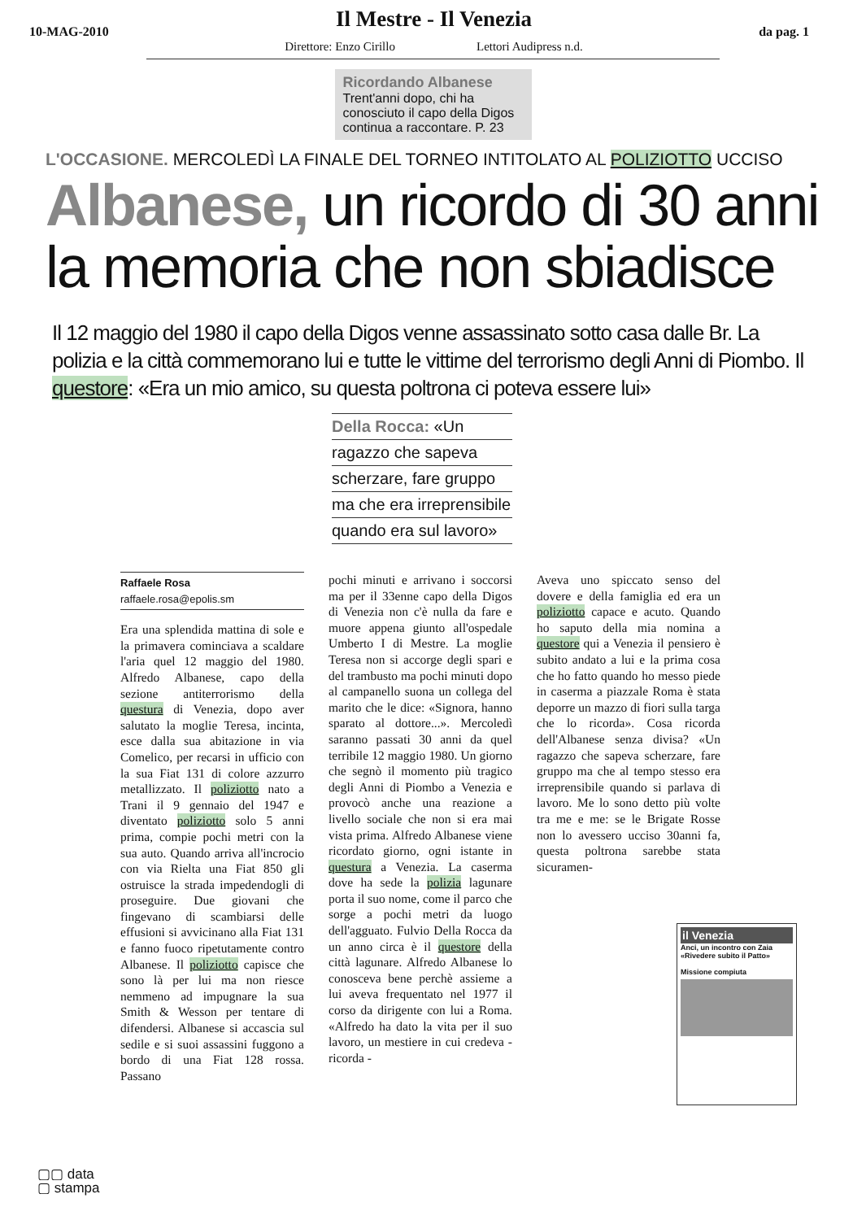10-MAG-2010
Il Mestre - Il Venezia
Direttore: Enzo Cirillo Lettori Audipress n.d.
da pag. 1
Ricordando Albanese
Trent'anni dopo, chi ha conosciuto il capo della Digos continua a raccontare. P. 23
L'OCCASIONE. MERCOLEDÌ LA FINALE DEL TORNEO INTITOLATO AL POLIZIOTTO UCCISO
Albanese, un ricordo di 30 anni
la memoria che non sbiadisce
Il 12 maggio del 1980 il capo della Digos venne assassinato sotto casa dalle Br. La polizia e la città commemorano lui e tutte le vittime del terrorismo degli Anni di Piombo. Il questore: «Era un mio amico, su questa poltrona ci poteva essere lui»
Della Rocca: «Un
ragazzo che sapeva
scherzare, fare gruppo
ma che era irreprensibile
quando era sul lavoro»
Raffaele Rosa
raffaele.rosa@epolis.sm
Era una splendida mattina di sole e la primavera cominciava a scaldare l'aria quel 12 maggio del 1980. Alfredo Albanese, capo della sezione antiterrorismo della questura di Venezia, dopo aver salutato la moglie Teresa, incinta, esce dalla sua abitazione in via Comelico, per recarsi in ufficio con la sua Fiat 131 di colore azzurro metallizzato. Il poliziotto nato a Trani il 9 gennaio del 1947 e diventato poliziotto solo 5 anni prima, compie pochi metri con la sua auto. Quando arriva all'incrocio con via Rielta una Fiat 850 gli ostruisce la strada impedendogli di proseguire. Due giovani che fingevano di scambiarsi delle effusioni si avvicinano alla Fiat 131 e fanno fuoco ripetutamente contro Albanese. Il poliziotto capisce che sono là per lui ma non riesce nemmeno ad impugnare la sua Smith & Wesson per tentare di difendersi. Albanese si accascia sul sedile e si suoi assassini fuggono a bordo di una Fiat 128 rossa. Passano
pochi minuti e arrivano i soccorsi ma per il 33enne capo della Digos di Venezia non c'è nulla da fare e muore appena giunto all'ospedale Umberto I di Mestre. La moglie Teresa non si accorge degli spari e del trambusto ma pochi minuti dopo al campanello suona un collega del marito che le dice: «Signora, hanno sparato al dottore...». Mercoledì saranno passati 30 anni da quel terribile 12 maggio 1980. Un giorno che segnò il momento più tragico degli Anni di Piombo a Venezia e provocò anche una reazione a livello sociale che non si era mai vista prima. Alfredo Albanese viene ricordato giorno, ogni istante in questura a Venezia. La caserma dove ha sede la polizia lagunare porta il suo nome, come il parco che sorge a pochi metri da luogo dell'agguato. Fulvio Della Rocca da un anno circa è il questore della città lagunare. Alfredo Albanese lo conosceva bene perchè assieme a lui aveva frequentato nel 1977 il corso da dirigente con lui a Roma. «Alfredo ha dato la vita per il suo lavoro, un mestiere in cui credeva - ricorda -
Aveva uno spiccato senso del dovere e della famiglia ed era un poliziotto capace e acuto. Quando ho saputo della mia nomina a questore qui a Venezia il pensiero è subito andato a lui e la prima cosa che ho fatto quando ho messo piede in caserma a piazzale Roma è stata deporre un mazzo di fiori sulla targa che lo ricorda». Cosa ricorda dell'Albanese senza divisa? «Un ragazzo che sapeva scherzare, fare gruppo ma che al tempo stesso era irreprensibile quando si parlava di lavoro. Me lo sono detto più volte tra me e me: se le Brigate Rosse non lo avessero ucciso 30anni fa, questa poltrona sarebbe stata sicuramen-
il Venezia
Anci, un incontro con Zaia «Rivedere subito il Patto»
Missione compiuta
▢▢ data
▢ stampa